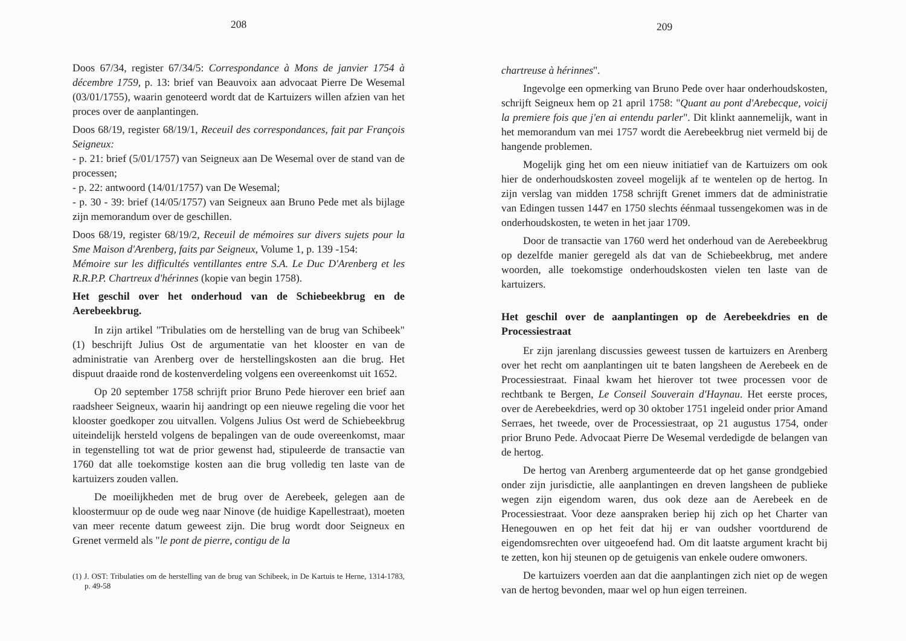208
Doos 67/34, register 67/34/5: Correspondance à Mons de janvier 1754 à décembre 1759, p. 13: brief van Beauvoix aan advocaat Pierre De Wesemal (03/01/1755), waarin genoteerd wordt dat de Kartuizers willen afzien van het proces over de aanplantingen.
Doos 68/19, register 68/19/1, Receuil des correspondances, fait par François Seigneux:
- p. 21: brief (5/01/1757) van Seigneux aan De Wesemal over de stand van de processen;
- p. 22: antwoord (14/01/1757) van De Wesemal;
- p. 30 - 39: brief (14/05/1757) van Seigneux aan Bruno Pede met als bijlage zijn memorandum over de geschillen.
Doos 68/19, register 68/19/2, Receuil de mémoires sur divers sujets pour la Sme Maison d'Arenberg, faits par Seigneux, Volume 1, p. 139 -154:
Mémoire sur les difficultés ventillantes entre S.A. Le Duc D'Arenberg et les R.R.P.P. Chartreux d'hérinnes (kopie van begin 1758).
Het geschil over het onderhoud van de Schiebeekbrug en de Aerebeekbrug.
In zijn artikel "Tribulaties om de herstelling van de brug van Schibeek" (1) beschrijft Julius Ost de argumentatie van het klooster en van de administratie van Arenberg over de herstellingskosten aan die brug. Het dispuut draaide rond de kostenverdeling volgens een overeenkomst uit 1652.
Op 20 september 1758 schrijft prior Bruno Pede hierover een brief aan raadsheer Seigneux, waarin hij aandringt op een nieuwe regeling die voor het klooster goedkoper zou uitvallen. Volgens Julius Ost werd de Schiebeekbrug uiteindelijk hersteld volgens de bepalingen van de oude overeenkomst, maar in tegenstelling tot wat de prior gewenst had, stipuleerde de transactie van 1760 dat alle toekomstige kosten aan die brug volledig ten laste van de kartuizers zouden vallen.
De moeilijkheden met de brug over de Aerebeek, gelegen aan de kloostermuur op de oude weg naar Ninove (de huidige Kapellestraat), moeten van meer recente datum geweest zijn. Die brug wordt door Seigneux en Grenet vermeld als "le pont de pierre, contigu de la
(1) J. OST: Tribulaties om de herstelling van de brug van Schibeek, in De Kartuis te Herne, 1314-1783, p. 49-58
209
chartreuse à hérinnes".
Ingevolge een opmerking van Bruno Pede over haar onderhoudskosten, schrijft Seigneux hem op 21 april 1758: "Quant au pont d'Arebecque, voicij la premiere fois que j'en ai entendu parler". Dit klinkt aannemelijk, want in het memorandum van mei 1757 wordt die Aerebeekbrug niet vermeld bij de hangende problemen.
Mogelijk ging het om een nieuw initiatief van de Kartuizers om ook hier de onderhoudskosten zoveel mogelijk af te wentelen op de hertog. In zijn verslag van midden 1758 schrijft Grenet immers dat de administratie van Edingen tussen 1447 en 1750 slechts éénmaal tussengekomen was in de onderhoudskosten, te weten in het jaar 1709.
Door de transactie van 1760 werd het onderhoud van de Aerebeekbrug op dezelfde manier geregeld als dat van de Schiebeekbrug, met andere woorden, alle toekomstige onderhoudskosten vielen ten laste van de kartuizers.
Het geschil over de aanplantingen op de Aerebeekdries en de Processiestraat
Er zijn jarenlang discussies geweest tussen de kartuizers en Arenberg over het recht om aanplantingen uit te baten langsheen de Aerebeek en de Processiestraat. Finaal kwam het hierover tot twee processen voor de rechtbank te Bergen, Le Conseil Souverain d'Haynau. Het eerste proces, over de Aerebeekdries, werd op 30 oktober 1751 ingeleid onder prior Amand Serraes, het tweede, over de Processiestraat, op 21 augustus 1754, onder prior Bruno Pede. Advocaat Pierre De Wesemal verdedigde de belangen van de hertog.
De hertog van Arenberg argumenteerde dat op het ganse grondgebied onder zijn jurisdictie, alle aanplantingen en dreven langsheen de publieke wegen zijn eigendom waren, dus ook deze aan de Aerebeek en de Processiestraat. Voor deze aanspraken beriep hij zich op het Charter van Henegouwen en op het feit dat hij er van oudsher voortdurend de eigendomsrechten over uitgeoefend had. Om dit laatste argument kracht bij te zetten, kon hij steunen op de getuigenis van enkele oudere omwoners.
De kartuizers voerden aan dat die aanplantingen zich niet op de wegen van de hertog bevonden, maar wel op hun eigen terreinen.